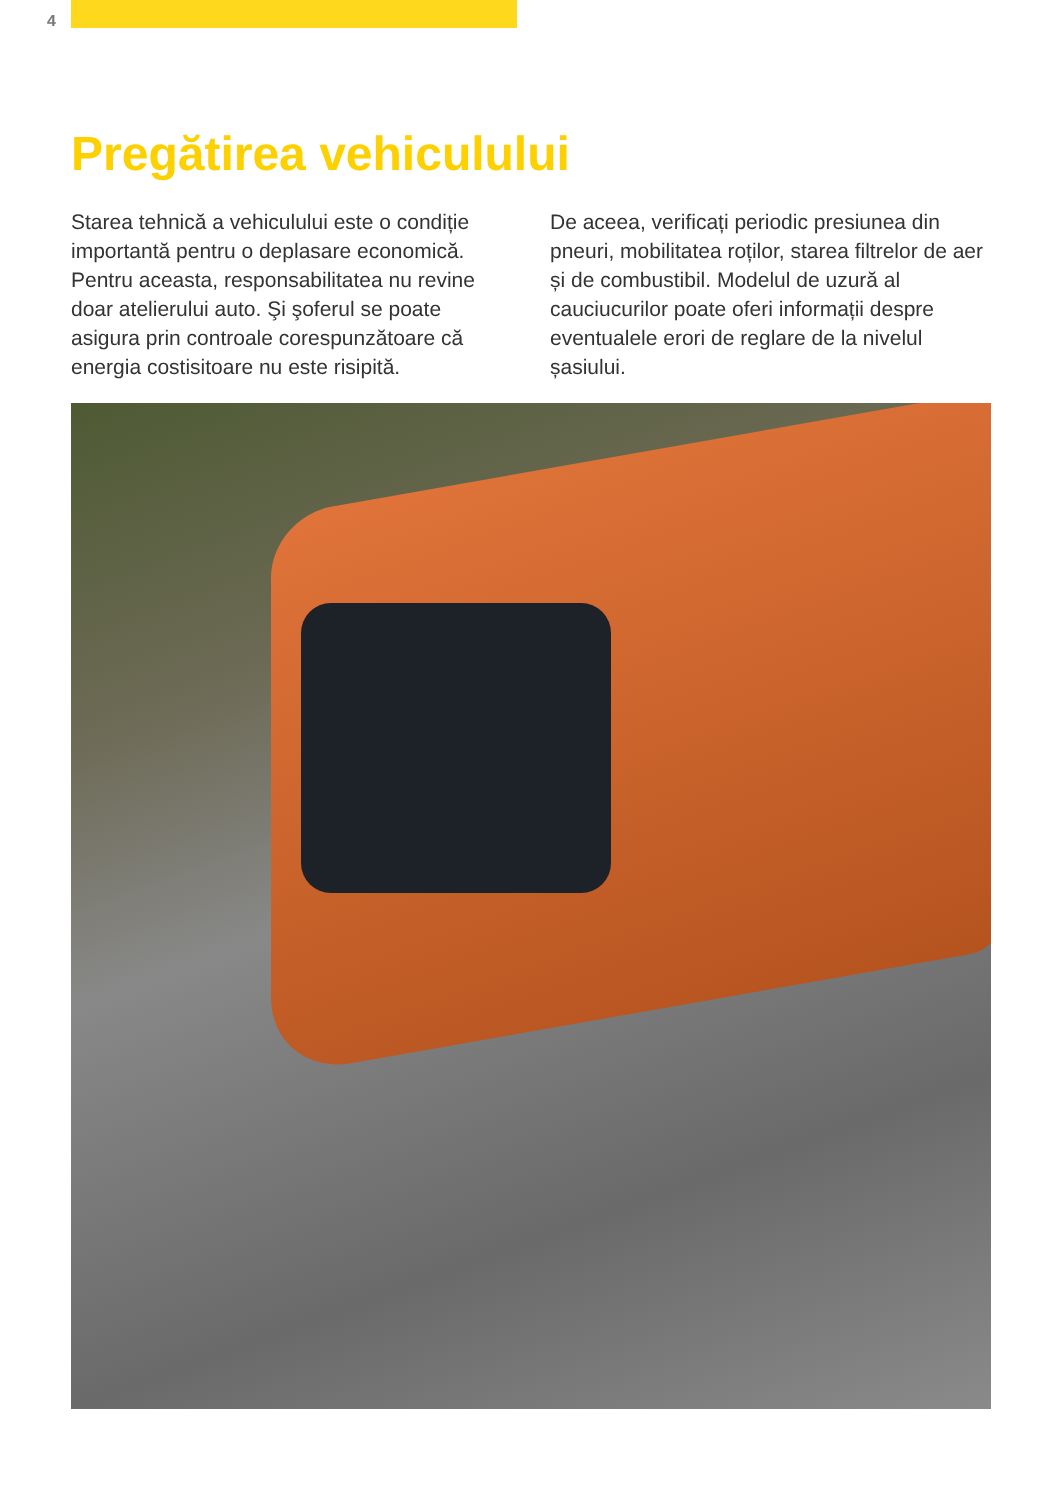4
Pregătirea vehiculului
Starea tehnică a vehiculului este o condiție importantă pentru o deplasare economică. Pentru aceasta, responsabilitatea nu revine doar atelierului auto. Şi şoferul se poate asigura prin controale corespunzătoare că energia costisitoare nu este risipită.
De aceea, verificați periodic presiunea din pneuri, mobilitatea roților, starea filtrelor de aer și de combustibil. Modelul de uzură al cauciucurilor poate oferi informații despre eventualele erori de reglare de la nivelul șasiului.